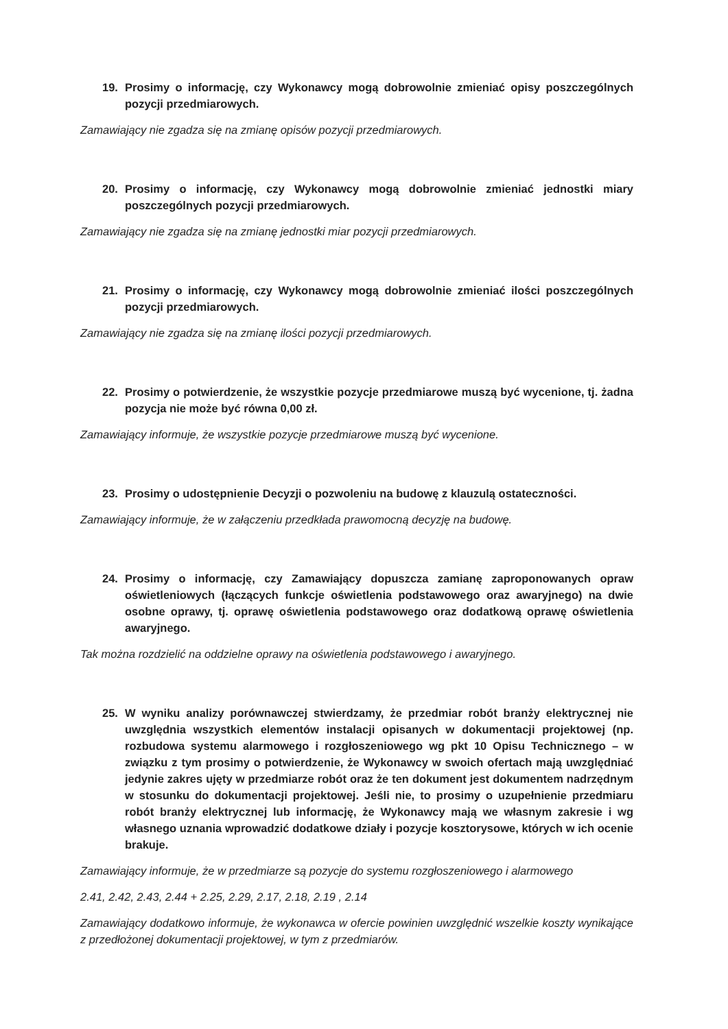19. Prosimy o informację, czy Wykonawcy mogą dobrowolnie zmieniać opisy poszczególnych pozycji przedmiarowych.
Zamawiający nie zgadza się na zmianę opisów pozycji przedmiarowych.
20. Prosimy o informację, czy Wykonawcy mogą dobrowolnie zmieniać jednostki miary poszczególnych pozycji przedmiarowych.
Zamawiający nie zgadza się na zmianę jednostki miar pozycji przedmiarowych.
21. Prosimy o informację, czy Wykonawcy mogą dobrowolnie zmieniać ilości poszczególnych pozycji przedmiarowych.
Zamawiający nie zgadza się na zmianę ilości pozycji przedmiarowych.
22. Prosimy o potwierdzenie, że wszystkie pozycje przedmiarowe muszą być wycenione, tj. żadna pozycja nie może być równa 0,00 zł.
Zamawiający informuje, że wszystkie pozycje przedmiarowe muszą być wycenione.
23. Prosimy o udostępnienie Decyzji o pozwoleniu na budowę z klauzulą ostateczności.
Zamawiający informuje, że w załączeniu przedkłada prawomocną decyzję na budowę.
24. Prosimy o informację, czy Zamawiający dopuszcza zamianę zaproponowanych opraw oświetleniowych (łączących funkcje oświetlenia podstawowego oraz awaryjnego) na dwie osobne oprawy, tj. oprawę oświetlenia podstawowego oraz dodatkową oprawę oświetlenia awaryjnego.
Tak można rozdzielić na oddzielne oprawy na oświetlenia podstawowego i awaryjnego.
25. W wyniku analizy porównawczej stwierdzamy, że przedmiar robót branży elektrycznej nie uwzględnia wszystkich elementów instalacji opisanych w dokumentacji projektowej (np. rozbudowa systemu alarmowego i rozgłoszeniowego wg pkt 10 Opisu Technicznego – w związku z tym prosimy o potwierdzenie, że Wykonawcy w swoich ofertach mają uwzględniać jedynie zakres ujęty w przedmiarze robót oraz że ten dokument jest dokumentem nadrzędnym w stosunku do dokumentacji projektowej. Jeśli nie, to prosimy o uzupełnienie przedmiaru robót branży elektrycznej lub informację, że Wykonawcy mają we własnym zakresie i wg własnego uznania wprowadzić dodatkowe działy i pozycje kosztorysowe, których w ich ocenie brakuje.
Zamawiający informuje, że w przedmiarze są pozycje do systemu rozgłoszeniowego i alarmowego
2.41, 2.42, 2.43, 2.44 + 2.25, 2.29, 2.17, 2.18, 2.19 , 2.14
Zamawiający dodatkowo informuje, że wykonawca w ofercie powinien uwzględnić wszelkie koszty wynikające z przedłożonej dokumentacji projektowej, w tym z przedmiarów.